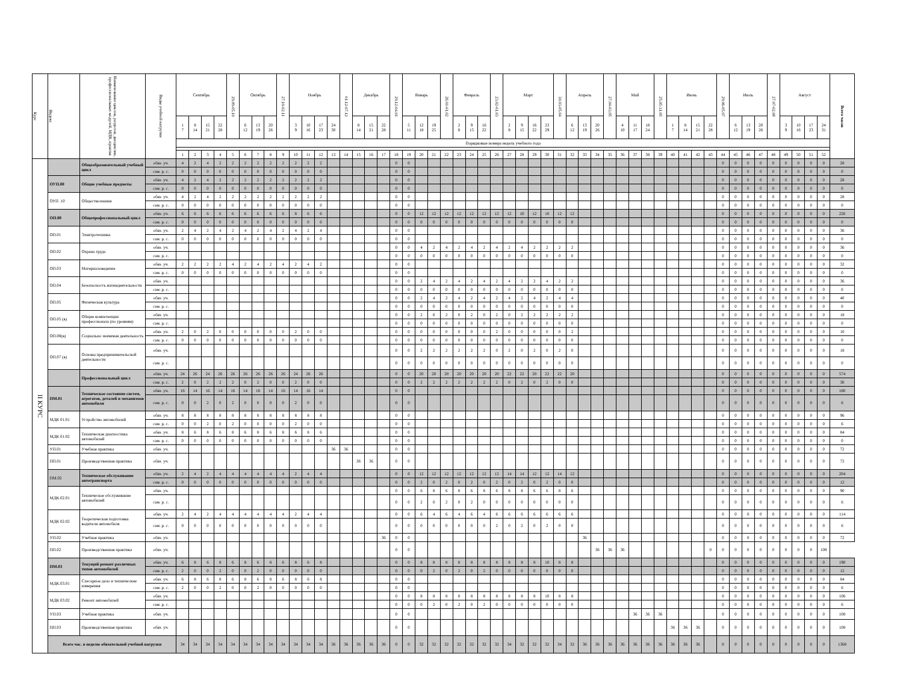| Курс | Индекс | Наименование циклов, разделов, дисциплин, профессиональных модулей, МДК, практик | Виды учебной нагрузки | Сентябрь | | | | 29.09-05.10 | Октябрь | | | 27.10-02.11 | Ноябрь | | | | 01.12-07.12 | Декабрь | | | 29.12-04.01 | Январь | | | 26.01-01.02 | Февраль | | | 23.02-01.03 | Март | | | | 30.03-05.04 | Апрель | | | 27.04-03.05 | Май | | | 25.05-31.05 | Июнь | | | | 29.06-05.07 | Июль | | | 27.07-02.08 | Август | | | | Всего часов |
| --- | --- | --- | --- | --- | --- | --- | --- | --- | --- | --- | --- | --- | --- | --- | --- | --- | --- | --- | --- | --- | --- | --- | --- | --- | --- | --- | --- | --- | --- | --- | --- | --- | --- | --- | --- | --- | --- | --- | --- | --- | --- | --- | --- | --- | --- | --- | --- | --- | --- | --- | --- | --- | --- | --- | --- | --- |
| | | | | 1 7 | 8 14 | 15 21 | 22 28 | | 6 12 | 13 19 | 20 26 | | 3 9 | 10 16 | 17 23 | 24 30 | | 8 14 | 15 21 | 22 28 | | 5 11 | 12 18 | 19 25 | | 2 8 | 9 15 | 16 22 | | 2 8 | 9 15 | 16 22 | 23 29 | | 6 12 | 13 19 | 20 26 | | 4 10 | 11 17 | 18 24 | | 1 7 | 8 14 | 15 21 | 22 28 | | 6 12 | 13 19 | 20 26 | | 3 9 | 10 16 | 17 23 | 24 31 | |
| | | | | Порядковые номера недель учебного года | | | | | | | | | | | | | | | | | | | | | | | | | | | | | | | | | | | | | | | | | | | | | | | | | | | | |
| | | | | 1 | 2 | 3 | 4 | 5 | 6 | 7 | 8 | 9 | 10 | 11 | 12 | 13 | 14 | 15 | 16 | 17 | 18 | 19 | 20 | 21 | 22 | 23 | 24 | 25 | 26 | 27 | 28 | 29 | 30 | 31 | 32 | 33 | 34 | 35 | 36 | 37 | 38 | 39 | 40 | 41 | 42 | 43 | 44 | 45 | 46 | 47 | 48 | 49 | 50 | 51 | 52 | |
| II КУРС | | Общеобразовательный учебный цикл | обяз. уч. | 4 | 2 | 4 | 2 | 2 | 2 | 2 | 2 | 2 | 2 | 2 | 2 | | | | | | 0 | 0 | | | | | | | | | | | | | | | | | | | | | | | | | 0 | 0 | 0 | 0 | 0 | 0 | 0 | 0 | 0 | 28 |
| | | | сам. р. с. | 0 | 0 | 0 | 0 | 0 | 0 | 0 | 0 | 0 | 0 | 0 | 0 | | | | | | 0 | 0 | | | | | | | | | | | | | | | | | | | | | | | | | 0 | 0 | 0 | 0 | 0 | 0 | 0 | 0 | 0 | 0 |
| | ОУП.00 | Общие учебные предметы | обяз. уч. | 4 | 2 | 4 | 2 | 2 | 2 | 2 | 2 | 2 | 2 | 2 | 2 | | | | | | 0 | 0 | | | | | | | | | | | | | | | | | | | | | | | | | 0 | 0 | 0 | 0 | 0 | 0 | 0 | 0 | 0 | 28 |
| | | | сам. р. с. | 0 | 0 | 0 | 0 | 0 | 0 | 0 | 0 | 0 | 0 | 0 | 0 | | | | | | 0 | 0 | | | | | | | | | | | | | | | | | | | | | | | | | 0 | 0 | 0 | 0 | 0 | 0 | 0 | 0 | 0 | 0 |
| | ОУП .10 | Обществознание | обяз. уч. | 4 | 2 | 4 | 2 | 2 | 2 | 2 | 2 | 2 | 2 | 2 | 2 | | | | | | 0 | 0 | | | | | | | | | | | | | | | | | | | | | | | | | 0 | 0 | 0 | 0 | 0 | 0 | 0 | 0 | 0 | 28 |
| | | | сам. р. с. | 0 | 0 | 0 | 0 | 0 | 0 | 0 | 0 | 0 | 0 | 0 | 0 | | | | | | 0 | 0 | | | | | | | | | | | | | | | | | | | | | | | | | 0 | 0 | 0 | 0 | 0 | 0 | 0 | 0 | 0 | 0 |
| | ОП.00 | Общепрофессиональный цикл | обяз. уч. | 6 | 6 | 6 | 6 | 6 | 6 | 6 | 6 | 6 | 8 | 6 | 6 | | | | | | 0 | 0 | 12 | 12 | 12 | 12 | 12 | 12 | 12 | 12 | 10 | 12 | 10 | 12 | 12 | | | | | | | | | | | | 0 | 0 | 0 | 0 | 0 | 0 | 0 | 0 | 0 | 226 |
| | | | сам. р. с. | 0 | 0 | 0 | 0 | 0 | 0 | 0 | 0 | 0 | 0 | 0 | 0 | | | | | | 0 | 0 | 0 | 0 | 0 | 0 | 0 | 0 | 0 | 0 | 0 | 0 | 0 | 0 | 0 | | | | | | | | | | | | 0 | 0 | 0 | 0 | 0 | 0 | 0 | 0 | 0 | 0 |
| | ОП.01 | Электротехника | обяз. уч. | 2 | 4 | 2 | 4 | 2 | 4 | 2 | 4 | 2 | 4 | 2 | 4 | | | | | | 0 | 0 | | | | | | | | | | | | | | | | | | | | | | | | | 0 | 0 | 0 | 0 | 0 | 0 | 0 | 0 | 0 | 36 |
| | | | сам. р. с. | 0 | 0 | 0 | 0 | 0 | 0 | 0 | 0 | 0 | 0 | 0 | 0 | | | | | | 0 | 0 | | | | | | | | | | | | | | | | | | | | | | | | | 0 | 0 | 0 | 0 | 0 | 0 | 0 | 0 | 0 | 0 |
| | ОП.02 | Охрана труда | обяз. уч. | | | | | | | | | | | | | | | | | | 0 | 0 | 4 | 2 | 4 | 2 | 4 | 2 | 4 | 2 | 4 | 2 | 2 | 2 | 2 | | | | | | | | | | | | 0 | 0 | 0 | 0 | 0 | 0 | 0 | 0 | 0 | 36 |
| | | | сам. р. с. | | | | | | | | | | | | | | | | | | 0 | 0 | 0 | 0 | 0 | 0 | 0 | 0 | 0 | 0 | 0 | 0 | 0 | 0 | 0 | | | | | | | | | | | | 0 | 0 | 0 | 0 | 0 | 0 | 0 | 0 | 0 | 0 |
| | ОП.03 | Материаловедение | обяз. уч. | 2 | 2 | 2 | 2 | 4 | 2 | 4 | 2 | 4 | 2 | 4 | 2 | | | | | | 0 | 0 | | | | | | | | | | | | | | | | | | | | | | | | | 0 | 0 | 0 | 0 | 0 | 0 | 0 | 0 | 0 | 32 |
| | | | сам. р. с. | 0 | 0 | 0 | 0 | 0 | 0 | 0 | 0 | 0 | 0 | 0 | 0 | | | | | | 0 | 0 | | | | | | | | | | | | | | | | | | | | | | | | | 0 | 0 | 0 | 0 | 0 | 0 | 0 | 0 | 0 | 0 |
| | ОП.04 | Безопасность жизнедеятельности | обяз. уч. | | | | | | | | | | | | | | | | | | 0 | 0 | 2 | 4 | 2 | 4 | 2 | 4 | 2 | 4 | 2 | 2 | 4 | 2 | 2 | | | | | | | | | | | | 0 | 0 | 0 | 0 | 0 | 0 | 0 | 0 | 0 | 36 |
| | | | сам. р. с. | | | | | | | | | | | | | | | | | | 0 | 0 | 0 | 0 | 0 | 0 | 0 | 0 | 0 | 0 | 0 | 0 | 0 | 0 | 0 | | | | | | | | | | | | 0 | 0 | 0 | 0 | 0 | 0 | 0 | 0 | 0 | 0 |
| | ОП.05 | Физическая культура | обяз. уч. | | | | | | | | | | | | | | | | | | 0 | 0 | 2 | 4 | 2 | 4 | 2 | 4 | 2 | 4 | 2 | 4 | 2 | 4 | 4 | | | | | | | | | | | | 0 | 0 | 0 | 0 | 0 | 0 | 0 | 0 | 0 | 40 |
| | | | сам. р. с. | | | | | | | | | | | | | | | | | | 0 | 0 | 0 | 0 | 0 | 0 | 0 | 0 | 0 | 0 | 0 | 0 | 0 | 0 | 0 | | | | | | | | | | | | 0 | 0 | 0 | 0 | 0 | 0 | 0 | 0 | 0 | 0 |
| | ОП.05 (в) | Общие компетенции профессионала (по уровням) | обяз. уч. | | | | | | | | | | | | | | | | | | 0 | 0 | 2 | 0 | 2 | 0 | 2 | 0 | 2 | 0 | 2 | 2 | 2 | 2 | 2 | | | | | | | | | | | | 0 | 0 | 0 | 0 | 0 | 0 | 0 | 0 | 0 | 18 |
| | | | сам. р. с. | | | | | | | | | | | | | | | | | | 0 | 0 | 0 | 0 | 0 | 0 | 0 | 0 | 0 | 0 | 0 | 0 | 0 | 0 | 0 | | | | | | | | | | | | 0 | 0 | 0 | 0 | 0 | 0 | 0 | 0 | 0 | 0 |
| | ОП.08(в) | Социально значимая деятельность | обяз. уч. | 2 | 0 | 2 | 0 | 0 | 0 | 0 | 0 | 0 | 2 | 0 | 0 | | | | | | 0 | 0 | 0 | 0 | 0 | 0 | 0 | 0 | 2 | 0 | 0 | 0 | 0 | 0 | 2 | | | | | | | | | | | | 0 | 0 | 0 | 0 | 0 | 0 | 0 | 0 | 0 | 10 |
| | | | сам. р. с. | 0 | 0 | 0 | 0 | 0 | 0 | 0 | 0 | 0 | 0 | 0 | 0 | | | | | | 0 | 0 | 0 | 0 | 0 | 0 | 0 | 0 | 0 | 0 | 0 | 0 | 0 | 0 | 0 | | | | | | | | | | | | 0 | 0 | 0 | 0 | 0 | 0 | 0 | 0 | 0 | 0 |
| | ОП.07 (в) | Основы предпринимательской деятельности | обяз. уч. | | | | | | | | | | | | | | | | | | 0 | 0 | 2 | 2 | 2 | 2 | 2 | 2 | 0 | 2 | 0 | 2 | 0 | 2 | 0 | | | | | | | | | | | | 0 | 0 | 0 | 0 | 0 | 0 | 0 | 0 | 0 | 18 |
| | | | сам. р. с. | | | | | | | | | | | | | | | | | | 0 | 0 | 0 | 0 | 0 | 0 | 0 | 0 | 0 | 0 | 0 | 0 | 0 | 0 | 0 | | | | | | | | | | | | 0 | 0 | 0 | 0 | 0 | 0 | 0 | 0 | 0 | 0 |
| | | Профессиональный цикл | обяз. уч. | 24 | 26 | 24 | 26 | 26 | 26 | 26 | 26 | 26 | 24 | 26 | 26 | | | | | | 0 | 0 | 20 | 20 | 20 | 20 | 20 | 20 | 20 | 22 | 22 | 20 | 22 | 22 | 20 | | | | | | | | | | | | 0 | 0 | 0 | 0 | 0 | 0 | 0 | 0 | 0 | 574 |
| | | | сам. р. с. | 2 | 0 | 2 | 2 | 2 | 0 | 2 | 0 | 0 | 2 | 0 | 0 | | | | | | 0 | 0 | 2 | 2 | 2 | 2 | 2 | 2 | 2 | 0 | 2 | 0 | 2 | 0 | 0 | | | | | | | | | | | | 0 | 0 | 0 | 0 | 0 | 0 | 0 | 0 | 0 | 30 |
| | ПМ.01 | Техническое состояние систем, агрегатов, деталей и механизмов автомобиля | обяз. уч. | 16 | 14 | 16 | 14 | 16 | 14 | 16 | 14 | 16 | 14 | 16 | 14 | | | | | | 0 | 0 | | | | | | | | | | | | | | | | | | | | | | | | | 0 | 0 | 0 | 0 | 0 | 0 | 0 | 0 | 0 | 180 |
| | | | сам. р. с. | 0 | 0 | 2 | 0 | 2 | 0 | 0 | 0 | 0 | 2 | 0 | 0 | | | | | | 0 | 0 | | | | | | | | | | | | | | | | | | | | | | | | | 0 | 0 | 0 | 0 | 0 | 0 | 0 | 0 | 0 | 6 |
| | МДК 01.01 | Устройство автомобилей | обяз. уч. | 8 | 8 | 8 | 8 | 8 | 8 | 8 | 8 | 8 | 8 | 8 | 8 | | | | | | 0 | 0 | | | | | | | | | | | | | | | | | | | | | | | | | 0 | 0 | 0 | 0 | 0 | 0 | 0 | 0 | 0 | 96 |
| | | | сам. р. с. | 0 | 0 | 2 | 0 | 2 | 0 | 0 | 0 | 0 | 2 | 0 | 0 | | | | | | 0 | 0 | | | | | | | | | | | | | | | | | | | | | | | | | 0 | 0 | 0 | 0 | 0 | 0 | 0 | 0 | 0 | 6 |
| | МДК 01.02 | Техническая диагностика автомобилей | обяз. уч. | 8 | 6 | 8 | 6 | 8 | 6 | 8 | 6 | 8 | 6 | 8 | 6 | | | | | | 0 | 0 | | | | | | | | | | | | | | | | | | | | | | | | | 0 | 0 | 0 | 0 | 0 | 0 | 0 | 0 | 0 | 84 |
| | | | сам. р. с. | 0 | 0 | 0 | 0 | 0 | 0 | 0 | 0 | 0 | 0 | 0 | 0 | | | | | | 0 | 0 | | | | | | | | | | | | | | | | | | | | | | | | | 0 | 0 | 0 | 0 | 0 | 0 | 0 | 0 | 0 | 0 |
| | УП.01 | Учебная практика | обяз. уч. | | | | | | | | | | | | | 36 | 36 | | | | 0 | 0 | | | | | | | | | | | | | | | | | | | | | | | | | 0 | 0 | 0 | 0 | 0 | 0 | 0 | 0 | 0 | 72 |
| | ПП.01 | Производственная практика | обяз. уч. | | | | | | | | | | | | | | | 36 | 36 | | 0 | 0 | | | | | | | | | | | | | | | | | | | | | | | | | 0 | 0 | 0 | 0 | 0 | 0 | 0 | 0 | 0 | 72 |
| | ПМ.02 | Техническое обслуживание автотранспорта | обяз. уч. | 2 | 4 | 2 | 4 | 4 | 4 | 4 | 4 | 4 | 2 | 4 | 4 | | | | | | 0 | 0 | 12 | 12 | 12 | 12 | 12 | 12 | 12 | 14 | 14 | 12 | 12 | 14 | 12 | | | | | | | | | | | | 0 | 0 | 0 | 0 | 0 | 0 | 0 | 0 | 0 | 204 |
| | | | сам. р. с. | 0 | 0 | 0 | 0 | 0 | 0 | 0 | 0 | 0 | 0 | 0 | 0 | | | | | | 0 | 0 | 2 | 0 | 2 | 0 | 2 | 0 | 2 | 0 | 2 | 0 | 2 | 0 | 0 | | | | | | | | | | | | 0 | 0 | 0 | 0 | 0 | 0 | 0 | 0 | 0 | 12 |
| | МДК.02.01 | Техническое обслуживание автомобилей | обяз. уч. | | | | | | | | | | | | | | | | | | 0 | 0 | 6 | 8 | 6 | 8 | 6 | 8 | 6 | 8 | 8 | 6 | 6 | 8 | 6 | | | | | | | | | | | | 0 | 0 | 0 | 0 | 0 | 0 | 0 | 0 | 0 | 90 |
| | | | сам. р. с. | | | | | | | | | | | | | | | | | | 0 | 0 | 2 | 0 | 2 | 0 | 2 | 0 | 0 | 0 | 0 | 0 | 0 | 0 | 0 | | | | | | | | | | | | 0 | 0 | 0 | 0 | 0 | 0 | 0 | 0 | 0 | 6 |
| | МДК 02.02 | Теоретическая подготовка водителя автомобиля | обяз. уч. | 2 | 4 | 2 | 4 | 4 | 4 | 4 | 4 | 4 | 2 | 4 | 4 | | | | | | 0 | 0 | 6 | 4 | 6 | 4 | 6 | 4 | 6 | 6 | 6 | 6 | 6 | 6 | 6 | | | | | | | | | | | | 0 | 0 | 0 | 0 | 0 | 0 | 0 | 0 | 0 | 114 |
| | | | сам. р. с. | 0 | 0 | 0 | 0 | 0 | 0 | 0 | 0 | 0 | 0 | 0 | 0 | | | | | | 0 | 0 | 0 | 0 | 0 | 0 | 0 | 0 | 2 | 0 | 2 | 0 | 2 | 0 | 0 | | | | | | | | | | | | 0 | 0 | 0 | 0 | 0 | 0 | 0 | 0 | 0 | 6 |
| | УП.02 | Учебная практика | обяз. уч. | | | | | | | | | | | | | | | | | 36 | 0 | 0 | | | | | | | | | | | | | | 36 | | | | | | | | | | | 0 | 0 | 0 | 0 | 0 | 0 | 0 | 0 | 0 | 72 |
| | ПП.02 | Производственная практика | обяз. уч. | | | | | | | | | | | | | | | | | | 0 | 0 | | | | | | | | | | | | | | | 36 | 36 | 36 | | | | | | | 0 | 0 | 0 | 0 | 0 | 0 | 0 | 0 | 0 | 108 | |
| | ПМ.03 | Текущий ремонт различных типов автомобилей | обяз. уч. | 6 | 8 | 6 | 8 | 6 | 8 | 6 | 8 | 6 | 8 | 6 | 8 | | | | | | 0 | 0 | 8 | 8 | 8 | 8 | 8 | 8 | 8 | 8 | 8 | 8 | 10 | 8 | 8 | | | | | | | | | | | | 0 | 0 | 0 | 0 | 0 | 0 | 0 | 0 | 0 | 190 |
| | | | сам. р. с. | 2 | 0 | 0 | 2 | 0 | 0 | 2 | 0 | 0 | 0 | 0 | 0 | | | | | | 0 | 0 | 0 | 2 | 0 | 2 | 0 | 2 | 0 | 0 | 0 | 0 | 0 | 0 | 0 | | | | | | | | | | | | 0 | 0 | 0 | 0 | 0 | 0 | 0 | 0 | 0 | 12 |
| | МДК.03.01 | Слесарное дело и технические измерения | обяз. уч. | 6 | 8 | 6 | 8 | 6 | 8 | 6 | 8 | 6 | 8 | 6 | 8 | | | | | | 0 | 0 | | | | | | | | | | | | | | | | | | | | | | | | | 0 | 0 | 0 | 0 | 0 | 0 | 0 | 0 | 0 | 84 |
| | | | сам. р. с. | 2 | 0 | 0 | 2 | 0 | 0 | 2 | 0 | 0 | 0 | 0 | 0 | | | | | | 0 | 0 | | | | | | | | | | | | | | | | | | | | | | | | | 0 | 0 | 0 | 0 | 0 | 0 | 0 | 0 | 0 | 6 |
| | МДК 03.02 | Ремонт автомобилей | обяз. уч. | | | | | | | | | | | | | | | | | | 0 | 0 | 8 | 8 | 8 | 8 | 8 | 8 | 8 | 8 | 8 | 8 | 10 | 8 | 8 | | | | | | | | | | | | 0 | 0 | 0 | 0 | 0 | 0 | 0 | 0 | 0 | 106 |
| | | | сам. р. с. | | | | | | | | | | | | | | | | | | 0 | 0 | 0 | 2 | 0 | 2 | 0 | 2 | 0 | 0 | 0 | 0 | 0 | 0 | 0 | | | | | | | | | | | | 0 | 0 | 0 | 0 | 0 | 0 | 0 | 0 | 0 | 6 |
| | УП.03 | Учебная практика | обяз. уч. | | | | | | | | | | | | | | | | | | 0 | 0 | | | | | | | | | | | | | | | | | | 36 | 36 | 36 | | | | | 0 | 0 | 0 | 0 | 0 | 0 | 0 | 0 | 0 | 108 |
| | ПП.03 | Производственная практика | обяз. уч. | | | | | | | | | | | | | | | | | | 0 | 0 | | | | | | | | | | | | | | | | | | | | | 36 | 36 | 36 | | 0 | 0 | 0 | 0 | 0 | 0 | 0 | 0 | 0 | 108 |
| | Всего час. в неделю обязательной учебной нагрузки | | | 34 | 34 | 34 | 34 | 34 | 34 | 34 | 34 | 34 | 34 | 34 | 34 | 36 | 36 | 36 | 36 | 36 | 0 | 0 | 32 | 32 | 32 | 32 | 32 | 32 | 32 | 34 | 32 | 32 | 32 | 34 | 32 | 36 | 36 | 36 | 36 | 36 | 36 | 36 | 36 | 36 | 36 | | 0 | 0 | 0 | 0 | 0 | 0 | 0 | 0 | 0 | 1368 |